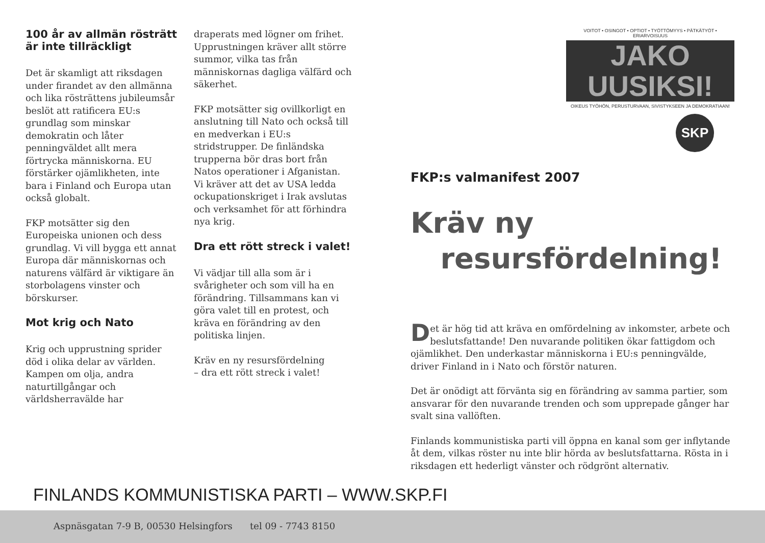100 år av allmän rösträtt är inte tillräckligt
Det är skamligt att riksdagen under firandet av den allmänna och lika rösträttens jubileumsår beslöt att ratificera EU:s grundlag som minskar demokratin och låter penningväldet allt mera förtrycka människorna. EU förstärker ojämlikheten, inte bara i Finland och Europa utan också globalt.
FKP motsätter sig den Europeiska unionen och dess grundlag. Vi vill bygga ett annat Europa där människornas och naturens välfärd är viktigare än storbolagens vinster och börskurser.
Mot krig och Nato
Krig och upprustning sprider död i olika delar av världen. Kampen om olja, andra naturtillgångar och världsherravälde har
draperats med lögner om frihet. Upprustningen kräver allt större summor, vilka tas från människornas dagliga välfärd och säkerhet.
FKP motsätter sig ovillkorligt en anslutning till Nato och också till en medverkan i EU:s stridstrupper. De finländska trupperna bör dras bort från Natos operationer i Afganistan. Vi kräver att det av USA ledda ockupationskriget i Irak avslutas och verksamhet för att förhindra nya krig.
Dra ett rött streck i valet!
Vi vädjar till alla som är i svårigheter och som vill ha en förändring. Tillsammans kan vi göra valet till en protest, och kräva en förändring av den politiska linjen.
Kräv en ny resursfördelning
– dra ett rött streck i valet!
VOITOT • OSINGOT • OPTIOT • TYÖTTÖMYYS • PÄTKÄTYÖT • ERIARVOISUUS
JAKO
UUSIKSI!
OIKEUS TYÖHÖN, PERUSTURVAAN, SIVISTYKSEEN JA DEMOKRATIAAN!
SKP
FKP:s valmanifest 2007
Kräv ny
resursfördelning!
Det är hög tid att kräva en omfördelning av inkomster, arbete och beslutsfattande! Den nuvarande politiken ökar fattigdom och ojämlikhet. Den underkastar människorna i EU:s penningvälde, driver Finland in i Nato och förstör naturen.
Det är onödigt att förvänta sig en förändring av samma partier, som ansvarar för den nuvarande trenden och som upprepade gånger har svalt sina vallöften.
Finlands kommunistiska parti vill öppna en kanal som ger inflytande åt dem, vilkas röster nu inte blir hörda av beslutsfattarna. Rösta in i riksdagen ett hederligt vänster och rödgrönt alternativ.
FINLANDS KOMMUNISTISKA PARTI – WWW.SKP.FI
Aspnäsgatan 7-9 B, 00530 Helsingfors tel 09 - 7743 8150